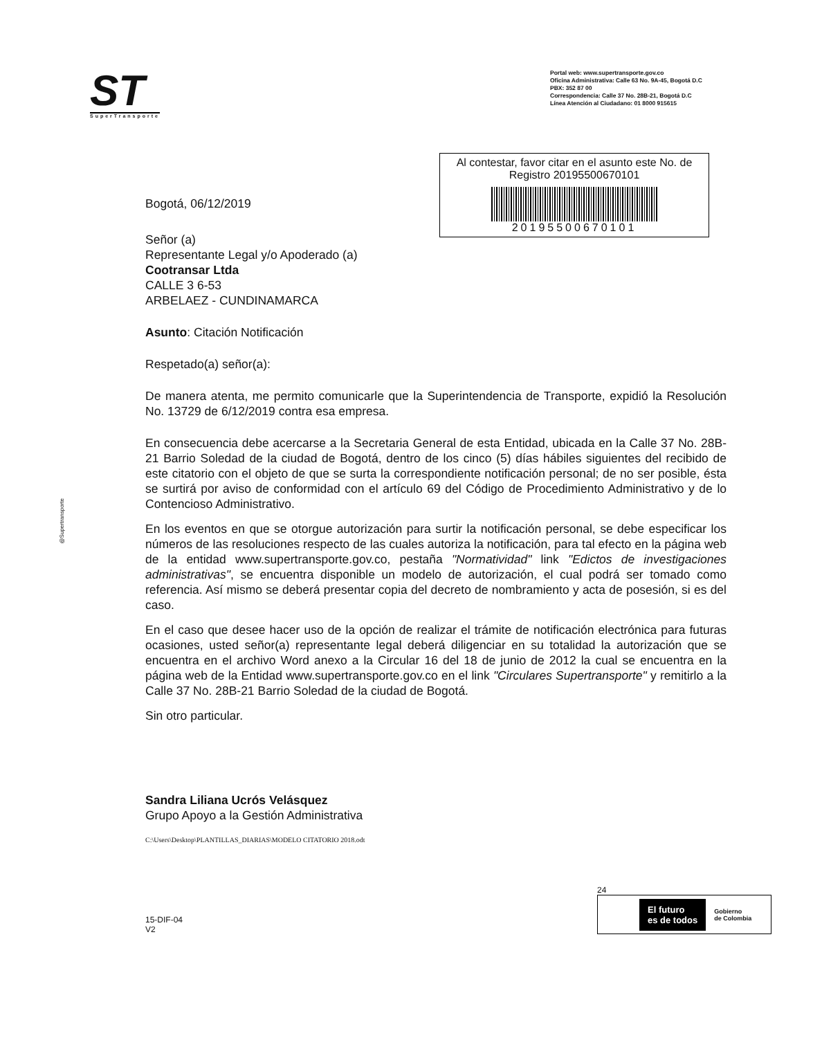ST
SuperTransporte
Portal web: www.supertransporte.gov.co
Oficina Administrativa: Calle 63 No. 9A-45, Bogotá D.C
PBX: 352 87 00
Correspondencia: Calle 37 No. 28B-21, Bogotá D.C
Línea Atención al Ciudadano: 01 8000 915615
Al contestar, favor citar en el asunto este No. de Registro 20195500670101
20195500670101
Bogotá, 06/12/2019
Señor (a)
Representante Legal y/o Apoderado (a)
Cootransar Ltda
CALLE 3 6-53
ARBELAEZ - CUNDINAMARCA
Asunto: Citación Notificación
Respetado(a) señor(a):
De manera atenta, me permito comunicarle que la Superintendencia de Transporte, expidió la Resolución No. 13729 de 6/12/2019 contra esa empresa.
En consecuencia debe acercarse a la Secretaria General de esta Entidad, ubicada en la Calle 37 No. 28B-21 Barrio Soledad de la ciudad de Bogotá, dentro de los cinco (5) días hábiles siguientes del recibido de este citatorio con el objeto de que se surta la correspondiente notificación personal; de no ser posible, ésta se surtirá por aviso de conformidad con el artículo 69 del Código de Procedimiento Administrativo y de lo Contencioso Administrativo.
En los eventos en que se otorgue autorización para surtir la notificación personal, se debe especificar los números de las resoluciones respecto de las cuales autoriza la notificación, para tal efecto en la página web de la entidad www.supertransporte.gov.co, pestaña "Normatividad" link "Edictos de investigaciones administrativas", se encuentra disponible un modelo de autorización, el cual podrá ser tomado como referencia. Así mismo se deberá presentar copia del decreto de nombramiento y acta de posesión, si es del caso.
En el caso que desee hacer uso de la opción de realizar el trámite de notificación electrónica para futuras ocasiones, usted señor(a) representante legal deberá diligenciar en su totalidad la autorización que se encuentra en el archivo Word anexo a la Circular 16 del 18 de junio de 2012 la cual se encuentra en la página web de la Entidad www.supertransporte.gov.co en el link "Circulares Supertransporte" y remitirlo a la Calle 37 No. 28B-21 Barrio Soledad de la ciudad de Bogotá.
Sin otro particular.
Sandra Liliana Ucrós Velásquez
Grupo Apoyo a la Gestión Administrativa
C:\Users\Desktop\PLANTILLAS_DIARIAS\MODELO CITATORIO 2018.odt
@Supertransporte
15-DIF-04
V2
24
El futuro
es de todos Gobierno
de Colombia